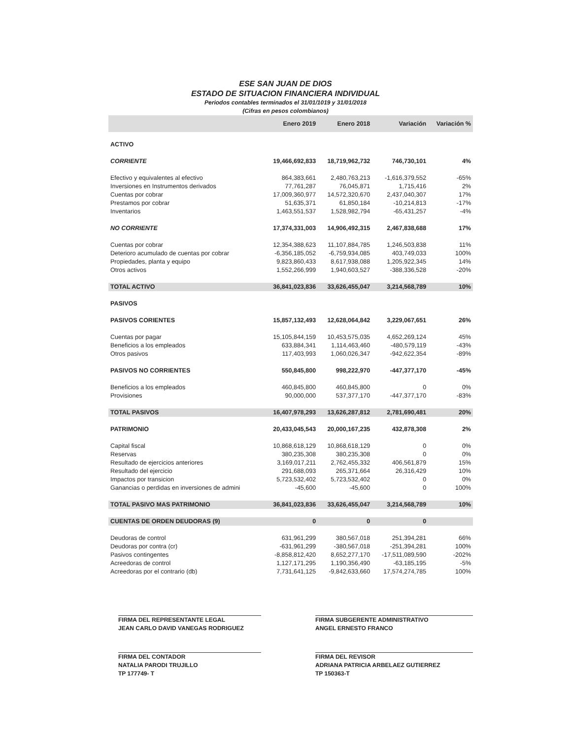ESE SAN JUAN DE DIOS
ESTADO DE SITUACION FINANCIERA INDIVIDUAL
Periodos contables terminados el 31/01/1019 y 31/01/2018
(Cifras en pesos colombianos)
| | Enero 2019 | Enero 2018 | Variación | Variación % |
| --- | --- | --- | --- | --- |
| ACTIVO | | | | |
| CORRIENTE | 19,466,692,833 | 18,719,962,732 | 746,730,101 | 4% |
| Efectivo y equivalentes al efectivo | 864,383,661 | 2,480,763,213 | -1,616,379,552 | -65% |
| Inversiones en Instrumentos derivados | 77,761,287 | 76,045,871 | 1,715,416 | 2% |
| Cuentas por cobrar | 17,009,360,977 | 14,572,320,670 | 2,437,040,307 | 17% |
| Prestamos por cobrar | 51,635,371 | 61,850,184 | -10,214,813 | -17% |
| Inventarios | 1,463,551,537 | 1,528,982,794 | -65,431,257 | -4% |
| NO CORRIENTE | 17,374,331,003 | 14,906,492,315 | 2,467,838,688 | 17% |
| Cuentas por cobrar | 12,354,388,623 | 11,107,884,785 | 1,246,503,838 | 11% |
| Deterioro acumulado de cuentas por cobrar | -6,356,185,052 | -6,759,934,085 | 403,749,033 | 100% |
| Propiedades, planta y equipo | 9,823,860,433 | 8,617,938,088 | 1,205,922,345 | 14% |
| Otros activos | 1,552,266,999 | 1,940,603,527 | -388,336,528 | -20% |
| TOTAL ACTIVO | 36,841,023,836 | 33,626,455,047 | 3,214,568,789 | 10% |
| PASIVOS | | | | |
| PASIVOS CORIENTES | 15,857,132,493 | 12,628,064,842 | 3,229,067,651 | 26% |
| Cuentas por pagar | 15,105,844,159 | 10,453,575,035 | 4,652,269,124 | 45% |
| Beneficios a los empleados | 633,884,341 | 1,114,463,460 | -480,579,119 | -43% |
| Otros pasivos | 117,403,993 | 1,060,026,347 | -942,622,354 | -89% |
| PASIVOS NO CORRIENTES | 550,845,800 | 998,222,970 | -447,377,170 | -45% |
| Beneficios a los empleados | 460,845,800 | 460,845,800 | 0 | 0% |
| Provisiones | 90,000,000 | 537,377,170 | -447,377,170 | -83% |
| TOTAL PASIVOS | 16,407,978,293 | 13,626,287,812 | 2,781,690,481 | 20% |
| PATRIMONIO | 20,433,045,543 | 20,000,167,235 | 432,878,308 | 2% |
| Capital fiscal | 10,868,618,129 | 10,868,618,129 | 0 | 0% |
| Reservas | 380,235,308 | 380,235,308 | 0 | 0% |
| Resultado de ejercicios anteriores | 3,169,017,211 | 2,762,455,332 | 406,561,879 | 15% |
| Resultado del ejercicio | 291,688,093 | 265,371,664 | 26,316,429 | 10% |
| Impactos por transicion | 5,723,532,402 | 5,723,532,402 | 0 | 0% |
| Ganancias o perdidas en inversiones de admini | -45,600 | -45,600 | 0 | 100% |
| TOTAL PASIVO MAS PATRIMONIO | 36,841,023,836 | 33,626,455,047 | 3,214,568,789 | 10% |
| CUENTAS DE ORDEN DEUDORAS (9) | 0 | 0 | 0 | |
| Deudoras de control | 631,961,299 | 380,567,018 | 251,394,281 | 66% |
| Deudoras por contra (cr) | -631,961,299 | -380,567,018 | -251,394,281 | 100% |
| Pasivos contingentes | -8,858,812,420 | 8,652,277,170 | -17,511,089,590 | -202% |
| Acreedoras de control | 1,127,171,295 | 1,190,356,490 | -63,185,195 | -5% |
| Acreedoras por el contrario (db) | 7,731,641,125 | -9,842,633,660 | 17,574,274,785 | 100% |
FIRMA DEL REPRESENTANTE LEGAL
JEAN CARLO DAVID VANEGAS RODRIGUEZ
FIRMA SUBGERENTE ADMINISTRATIVO
ANGEL ERNESTO FRANCO
FIRMA DEL CONTADOR
NATALIA PARODI TRUJILLO
TP 177749- T
FIRMA DEL REVISOR
ADRIANA PATRICIA ARBELAEZ GUTIERREZ
TP 150363-T